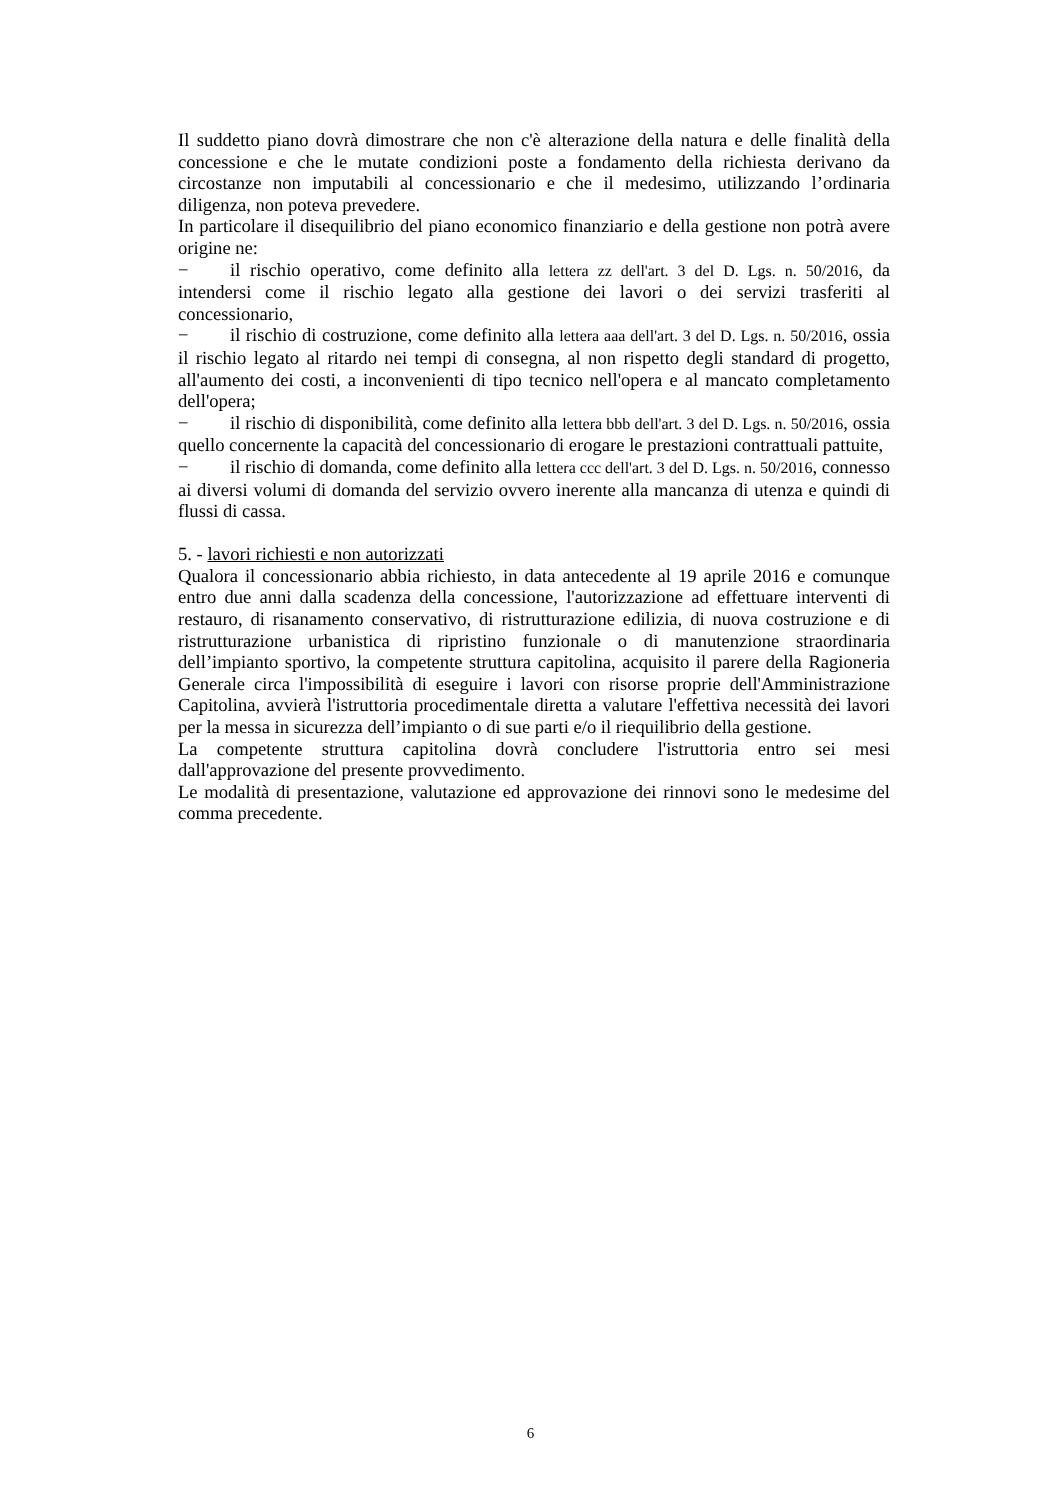Il suddetto piano dovrà dimostrare che non c'è alterazione della natura e delle finalità della concessione e che le mutate condizioni poste a fondamento della richiesta derivano da circostanze non imputabili al concessionario e che il medesimo, utilizzando l’ordinaria diligenza, non poteva prevedere.
In particolare il disequilibrio del piano economico finanziario e della gestione non potrà avere origine ne:
− il rischio operativo, come definito alla lettera zz dell'art. 3 del D. Lgs. n. 50/2016, da intendersi come il rischio legato alla gestione dei lavori o dei servizi trasferiti al concessionario,
− il rischio di costruzione, come definito alla lettera aaa dell'art. 3 del D. Lgs. n. 50/2016, ossia il rischio legato al ritardo nei tempi di consegna, al non rispetto degli standard di progetto, all'aumento dei costi, a inconvenienti di tipo tecnico nell'opera e al mancato completamento dell'opera;
− il rischio di disponibilità, come definito alla lettera bbb dell'art. 3 del D. Lgs. n. 50/2016, ossia quello concernente la capacità del concessionario di erogare le prestazioni contrattuali pattuite,
− il rischio di domanda, come definito alla lettera ccc dell'art. 3 del D. Lgs. n. 50/2016, connesso ai diversi volumi di domanda del servizio ovvero inerente alla mancanza di utenza e quindi di flussi di cassa.
5. - lavori richiesti e non autorizzati
Qualora il concessionario abbia richiesto, in data antecedente al 19 aprile 2016 e comunque entro due anni dalla scadenza della concessione, l'autorizzazione ad effettuare interventi di restauro, di risanamento conservativo, di ristrutturazione edilizia, di nuova costruzione e di ristrutturazione urbanistica di ripristino funzionale o di manutenzione straordinaria dell’impianto sportivo, la competente struttura capitolina, acquisito il parere della Ragioneria Generale circa l'impossibilità di eseguire i lavori con risorse proprie dell'Amministrazione Capitolina, avvierà l'istruttoria procedimentale diretta a valutare l'effettiva necessità dei lavori per la messa in sicurezza dell’impianto o di sue parti e/o il riequilibrio della gestione.
La competente struttura capitolina dovrà concludere l'istruttoria entro sei mesi dall'approvazione del presente provvedimento.
Le modalità di presentazione, valutazione ed approvazione dei rinnovi sono le medesime del comma precedente.
6